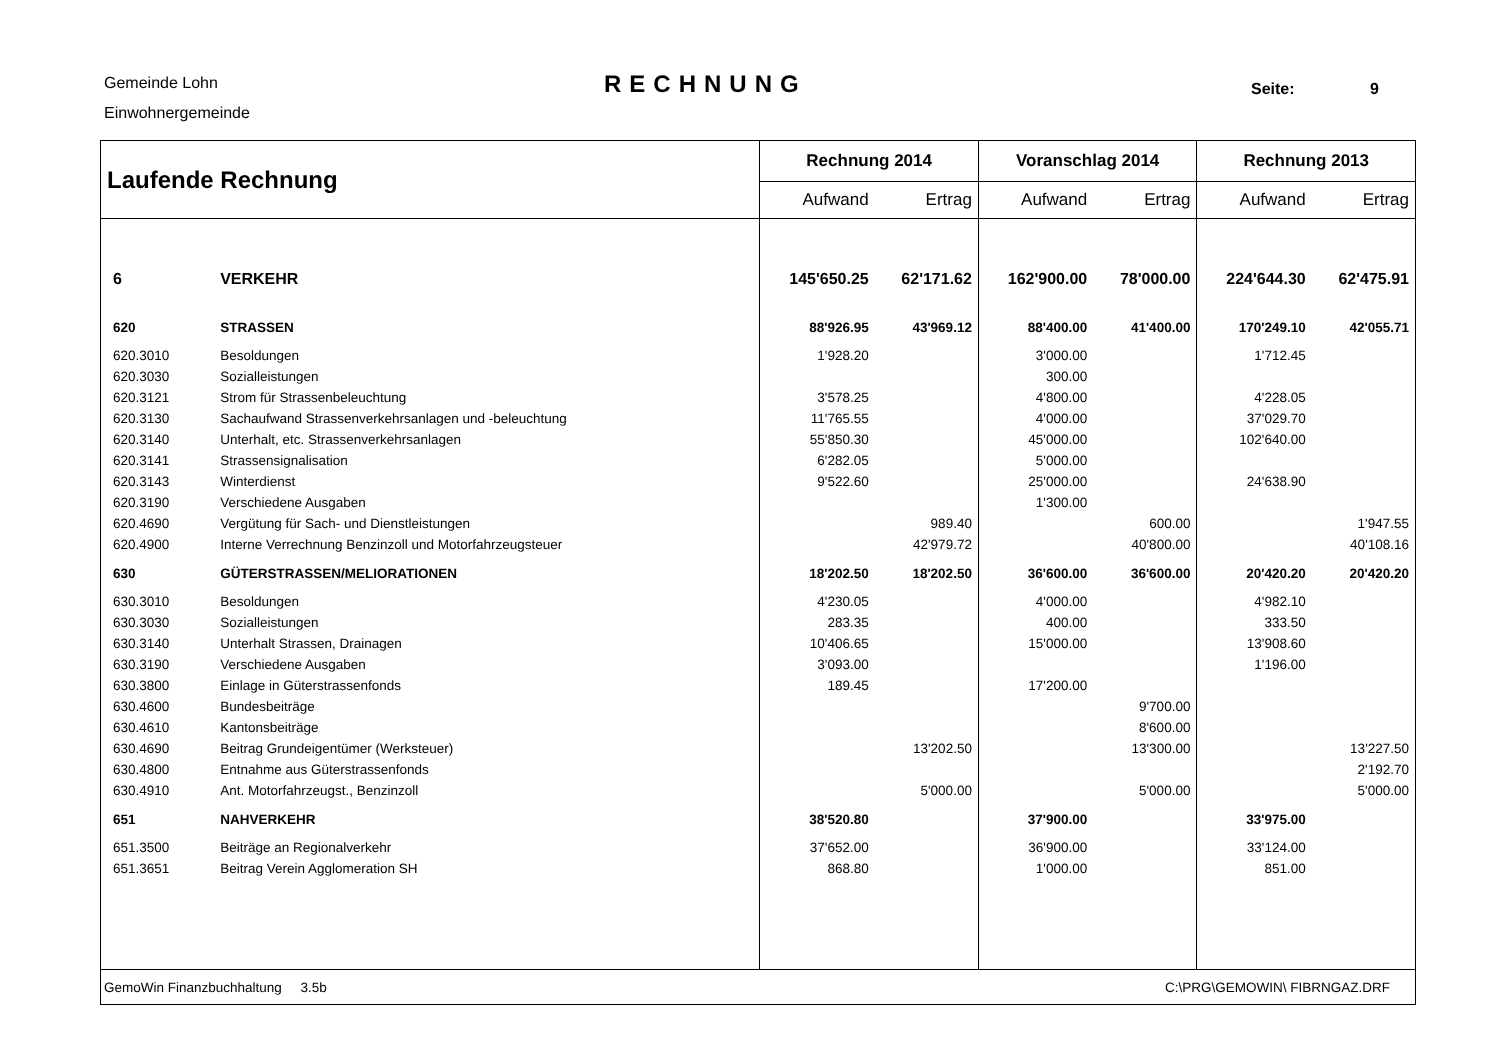Gemeinde Lohn
Einwohnergemeinde
RECHNUNG
Seite: 9
| Laufende Rechnung | | Rechnung 2014 | | Voranschlag 2014 | | Rechnung 2013 | |
| --- | --- | --- | --- | --- | --- | --- | --- |
| | | Aufwand | Ertrag | Aufwand | Ertrag | Aufwand | Ertrag |
| 6 | VERKEHR | 145'650.25 | 62'171.62 | 162'900.00 | 78'000.00 | 224'644.30 | 62'475.91 |
| 620 | STRASSEN | 88'926.95 | 43'969.12 | 88'400.00 | 41'400.00 | 170'249.10 | 42'055.71 |
| 620.3010 | Besoldungen | 1'928.20 | | 3'000.00 | | 1'712.45 | |
| 620.3030 | Sozialleistungen | | | 300.00 | | | |
| 620.3121 | Strom für Strassenbeleuchtung | 3'578.25 | | 4'800.00 | | 4'228.05 | |
| 620.3130 | Sachaufwand Strassenverkehrsanlagen und -beleuchtung | 11'765.55 | | 4'000.00 | | 37'029.70 | |
| 620.3140 | Unterhalt, etc. Strassenverkehrsanlagen | 55'850.30 | | 45'000.00 | | 102'640.00 | |
| 620.3141 | Strassensignalisation | 6'282.05 | | 5'000.00 | | | |
| 620.3143 | Winterdienst | 9'522.60 | | 25'000.00 | | 24'638.90 | |
| 620.3190 | Verschiedene Ausgaben | | | 1'300.00 | | | |
| 620.4690 | Vergütung für Sach- und Dienstleistungen | | 989.40 | | 600.00 | | 1'947.55 |
| 620.4900 | Interne Verrechnung Benzinzoll und Motorfahrzeugsteuer | | 42'979.72 | | 40'800.00 | | 40'108.16 |
| 630 | GÜTERSTRASSEN/MELIORATIONEN | 18'202.50 | 18'202.50 | 36'600.00 | 36'600.00 | 20'420.20 | 20'420.20 |
| 630.3010 | Besoldungen | 4'230.05 | | 4'000.00 | | 4'982.10 | |
| 630.3030 | Sozialleistungen | 283.35 | | 400.00 | | 333.50 | |
| 630.3140 | Unterhalt Strassen, Drainagen | 10'406.65 | | 15'000.00 | | 13'908.60 | |
| 630.3190 | Verschiedene Ausgaben | 3'093.00 | | | | 1'196.00 | |
| 630.3800 | Einlage in Güterstrassenfonds | 189.45 | | 17'200.00 | | | |
| 630.4600 | Bundesbeiträge | | | | 9'700.00 | | |
| 630.4610 | Kantonsbeiträge | | | | 8'600.00 | | |
| 630.4690 | Beitrag Grundeigentümer (Werksteuer) | | 13'202.50 | | 13'300.00 | | 13'227.50 |
| 630.4800 | Entnahme aus Güterstrassenfonds | | | | | | 2'192.70 |
| 630.4910 | Ant. Motorfahrzeugst., Benzinzoll | | 5'000.00 | | 5'000.00 | | 5'000.00 |
| 651 | NAHVERKEHR | 38'520.80 | | 37'900.00 | | 33'975.00 | |
| 651.3500 | Beiträge an Regionalverkehr | 37'652.00 | | 36'900.00 | | 33'124.00 | |
| 651.3651 | Beitrag Verein Agglomeration SH | 868.80 | | 1'000.00 | | 851.00 | |
| GemoWin Finanzbuchhaltung 3.5b | | | | C:\PRG\GEMOWIN\ FIBRNGAZ.DRF | | | |